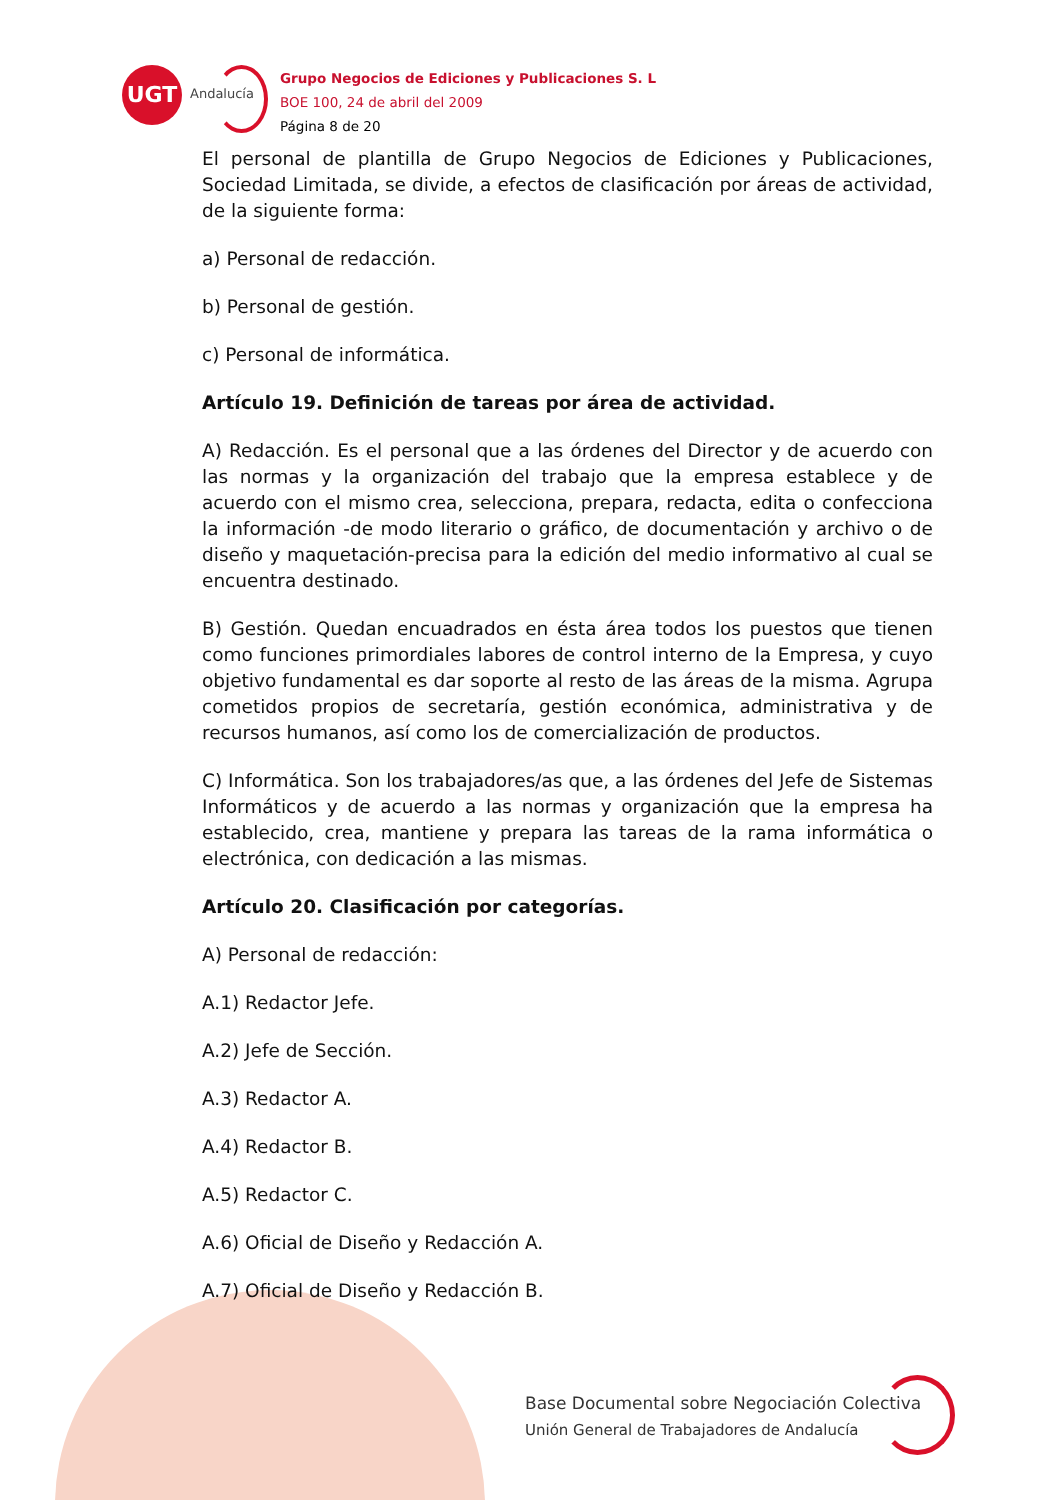UGT
Andalucía
Grupo Negocios de Ediciones y Publicaciones S. L
BOE 100, 24 de abril del 2009
Página 8 de 20
El personal de plantilla de Grupo Negocios de Ediciones y Publicaciones, Sociedad Limitada, se divide, a efectos de clasificación por áreas de actividad, de la siguiente forma:
a) Personal de redacción.
b) Personal de gestión.
c) Personal de informática.
Artículo 19. Definición de tareas por área de actividad.
A) Redacción. Es el personal que a las órdenes del Director y de acuerdo con las normas y la organización del trabajo que la empresa establece y de acuerdo con el mismo crea, selecciona, prepara, redacta, edita o confecciona la información -de modo literario o gráfico, de documentación y archivo o de diseño y maquetación-precisa para la edición del medio informativo al cual se encuentra destinado.
B) Gestión. Quedan encuadrados en ésta área todos los puestos que tienen como funciones primordiales labores de control interno de la Empresa, y cuyo objetivo fundamental es dar soporte al resto de las áreas de la misma. Agrupa cometidos propios de secretaría, gestión económica, administrativa y de recursos humanos, así como los de comercialización de productos.
C) Informática. Son los trabajadores/as que, a las órdenes del Jefe de Sistemas Informáticos y de acuerdo a las normas y organización que la empresa ha establecido, crea, mantiene y prepara las tareas de la rama informática o electrónica, con dedicación a las mismas.
Artículo 20. Clasificación por categorías.
A) Personal de redacción:
A.1) Redactor Jefe.
A.2) Jefe de Sección.
A.3) Redactor A.
A.4) Redactor B.
A.5) Redactor C.
A.6) Oficial de Diseño y Redacción A.
A.7) Oficial de Diseño y Redacción B.
Base Documental sobre Negociación Colectiva
Unión General de Trabajadores de Andalucía